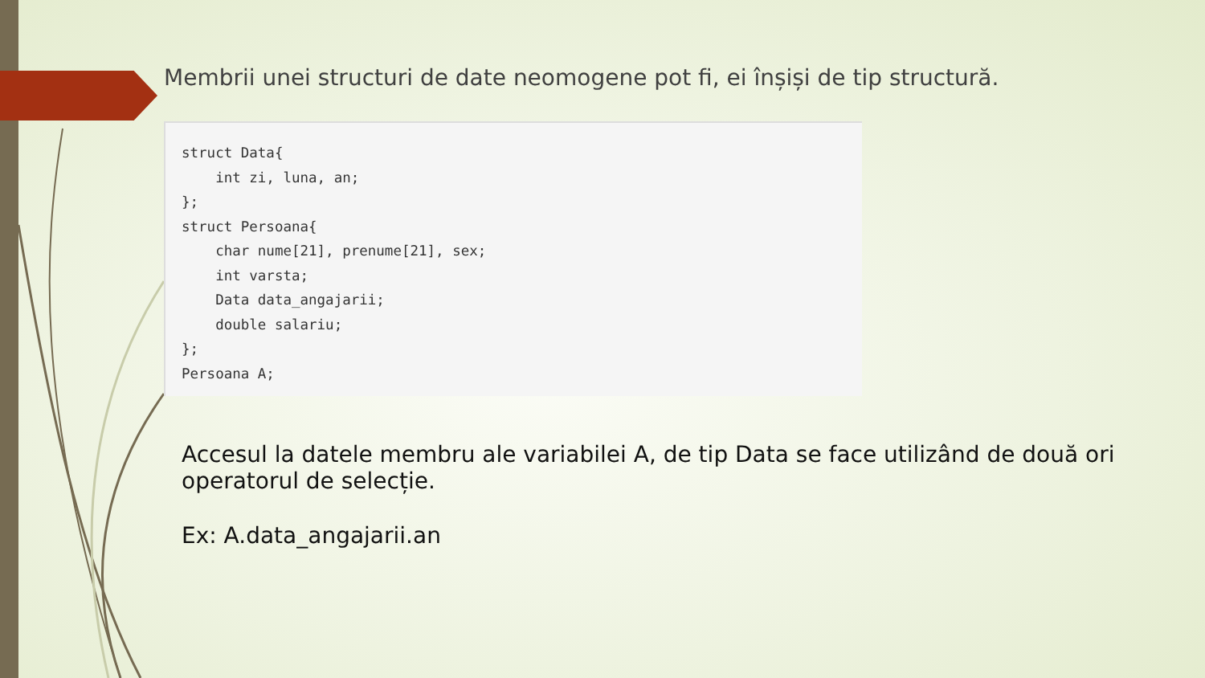Membrii unei structuri de date neomogene pot fi, ei înșiși de tip structură.
struct Data{
    int zi, luna, an;
};
struct Persoana{
    char nume[21], prenume[21], sex;
    int varsta;
    Data data_angajarii;
    double salariu;
};
Persoana A;
Accesul la datele membru ale variabilei A, de tip Data se face utilizând de două ori operatorul de selecție.
Ex: A.data_angajarii.an